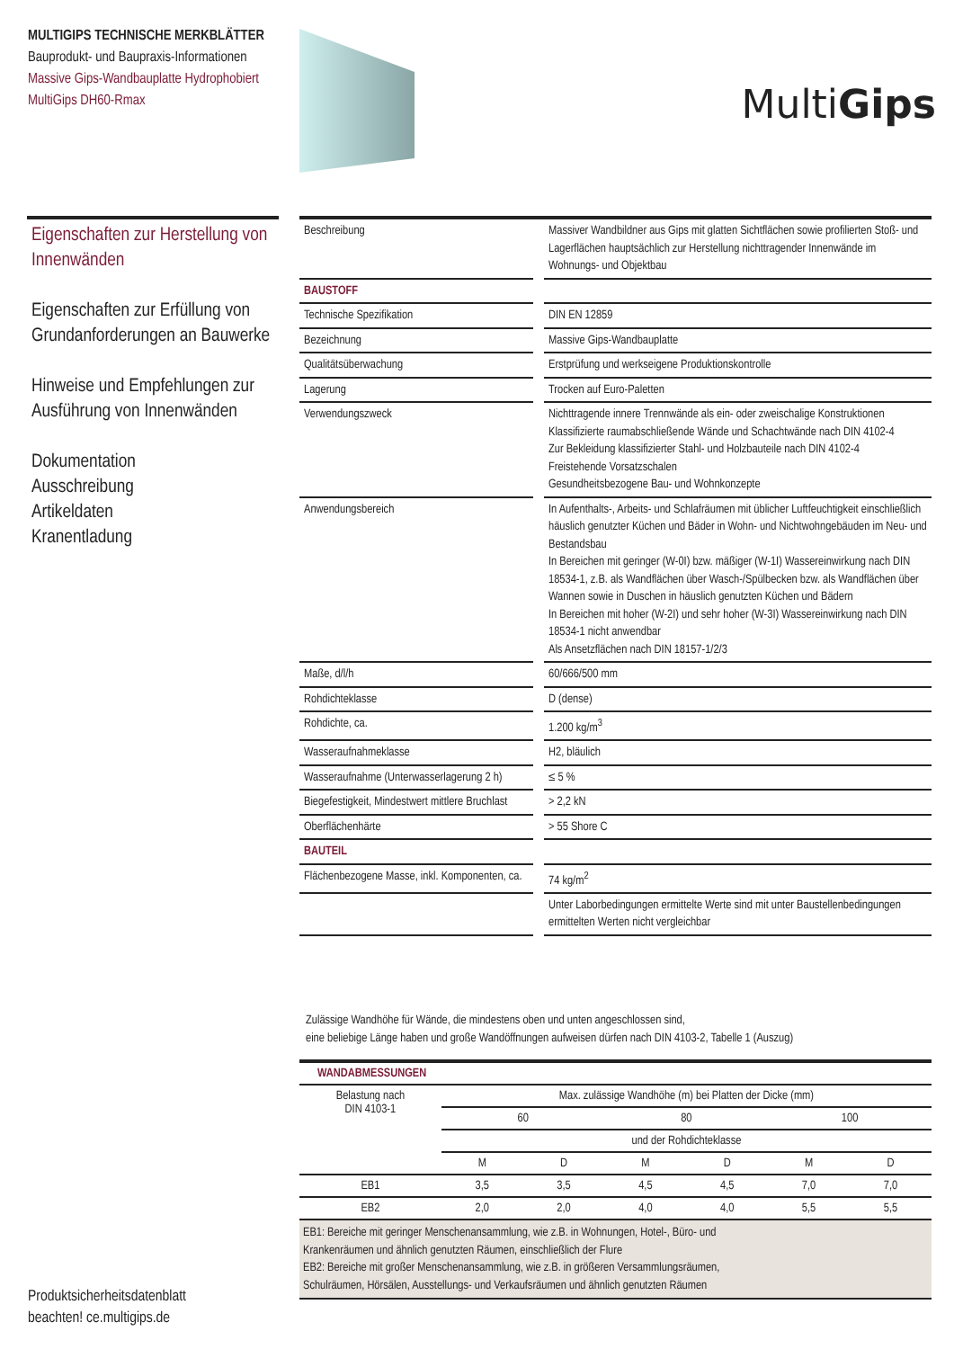MULTIGIPS TECHNISCHE MERKBLÄTTER
Bauprodukt- und Baupraxis-Informationen
Massive Gips-Wandbauplatte Hydrophobiert
MultiGips DH60-Rmax
MultiGips
Eigenschaften zur Herstellung von Innenwänden
Eigenschaften zur Erfüllung von Grundanforderungen an Bauwerke
Hinweise und Empfehlungen zur Ausführung von Innenwänden
Dokumentation
Ausschreibung
Artikeldaten
Kranentladung
| Beschreibung | | Massiver Wandbildner aus Gips mit glatten Sichtflächen sowie profilierten Stoß- und Lagerflächen hauptsächlich zur Herstellung nichttragender Innenwände im Wohnungs- und Objektbau |
| BAUSTOFF | | |
| Technische Spezifikation | | DIN EN 12859 |
| Bezeichnung | | Massive Gips-Wandbauplatte |
| Qualitätsüberwachung | | Erstprüfung und werkseigene Produktionskontrolle |
| Lagerung | | Trocken auf Euro-Paletten |
| Verwendungszweck | | Nichttragende innere Trennwände als ein- oder zweischalige Konstruktionen Klassifizierte raumabschließende Wände und Schachtwände nach DIN 4102-4 Zur Bekleidung klassifizierter Stahl- und Holzbauteile nach DIN 4102-4 Freistehende Vorsatzschalen Gesundheitsbezogene Bau- und Wohnkonzepte |
| Anwendungsbereich | | In Aufenthalts-, Arbeits- und Schlafräumen mit üblicher Luftfeuchtigkeit einschließlich häuslich genutzter Küchen und Bäder in Wohn- und Nichtwohngebäuden im Neu- und Bestandsbau In Bereichen mit geringer (W-0I) bzw. mäßiger (W-1I) Wassereinwirkung nach DIN 18534-1, z.B. als Wandflächen über Wasch-/Spülbecken bzw. als Wandflächen über Wannen sowie in Duschen in häuslich genutzten Küchen und Bädern In Bereichen mit hoher (W-2I) und sehr hoher (W-3I) Wassereinwirkung nach DIN 18534-1 nicht anwendbar Als Ansetzflächen nach DIN 18157-1/2/3 |
| Maße, d/l/h | | 60/666/500 mm |
| Rohdichteklasse | | D (dense) |
| Rohdichte, ca. | | 1.200 kg/m<sup>3</sup> |
| Wasseraufnahmeklasse | | H2, bläulich |
| Wasseraufnahme (Unterwasserlagerung 2 h) | | ≤ 5 % |
| Biegefestigkeit, Mindestwert mittlere Bruchlast | | > 2,2 kN |
| Oberflächenhärte | | > 55 Shore C |
| BAUTEIL | | |
| Flächenbezogene Masse, inkl. Komponenten, ca. | | 74 kg/m<sup>2</sup> |
| | | Unter Laborbedingungen ermittelte Werte sind mit unter Baustellenbedingungen ermittelten Werten nicht vergleichbar |
Zulässige Wandhöhe für Wände, die mindestens oben und unten angeschlossen sind,
eine beliebige Länge haben und große Wandöffnungen aufweisen dürfen nach DIN 4103-2, Tabelle 1 (Auszug)
| WANDABMESSUNGEN | | | | | | |
| Belastung nach DIN 4103-1 | Max. zulässige Wandhöhe (m) bei Platten der Dicke (mm) | | | | | |
| | 60 | | 80 | | 100 | |
| | und der Rohdichteklasse | | | | | |
| | M | D | M | D | M | D |
| EB1 | 3,5 | 3,5 | 4,5 | 4,5 | 7,0 | 7,0 |
| EB2 | 2,0 | 2,0 | 4,0 | 4,0 | 5,5 | 5,5 |
| EB1: Bereiche mit geringer Menschenansammlung, wie z.B. in Wohnungen, Hotel-, Büro- und Krankenräumen und ähnlich genutzten Räumen, einschließlich der Flure EB2: Bereiche mit großer Menschenansammlung, wie z.B. in größeren Versammlungsräumen, Schulräumen, Hörsälen, Ausstellungs- und Verkaufsräumen und ähnlich genutzten Räumen | | | | | | |
Produktsicherheitsdatenblatt
beachten! ce.multigips.de